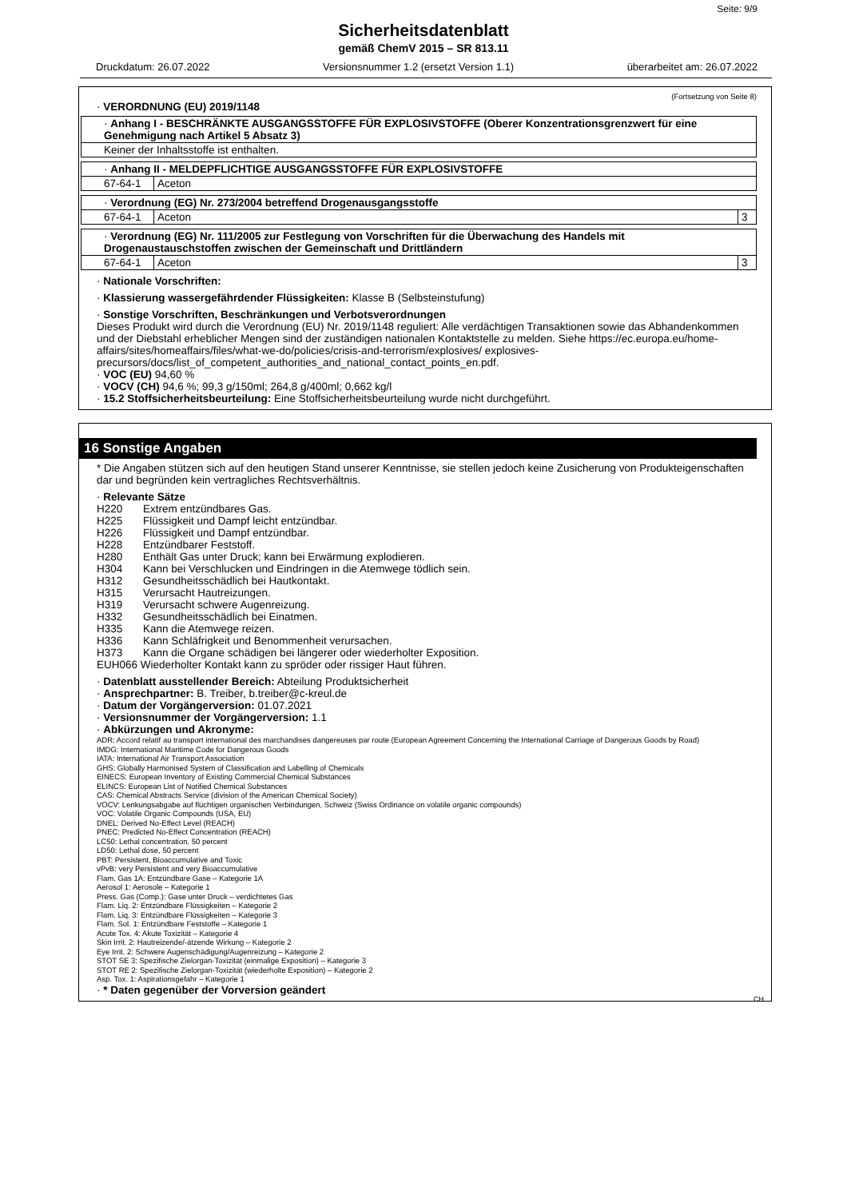Seite: 9/9
Sicherheitsdatenblatt
gemäß ChemV 2015 – SR 813.11
Druckdatum: 26.07.2022 Versionsnummer 1.2 (ersetzt Version 1.1) überarbeitet am: 26.07.2022
(Fortsetzung von Seite 8)
· VERORDNUNG (EU) 2019/1148
| · Anhang I - BESCHRÄNKTE AUSGANGSSTOFFE FÜR EXPLOSIVSTOFFE (Oberer Konzentrationsgrenzwert für eine Genehmigung nach Artikel 5 Absatz 3) |
| Keiner der Inhaltsstoffe ist enthalten. |
| · Anhang II - MELDEPFLICHTIGE AUSGANGSSTOFFE FÜR EXPLOSIVSTOFFE | |
| 67-64-1 | Aceton |
| · Verordnung (EG) Nr. 273/2004 betreffend Drogenausgangsstoffe | | |
| 67-64-1 | Aceton | 3 |
| · Verordnung (EG) Nr. 111/2005 zur Festlegung von Vorschriften für die Überwachung des Handels mit Drogenaustauschstoffen zwischen der Gemeinschaft und Drittländern | | |
| 67-64-1 | Aceton | 3 |
· Nationale Vorschriften:
· Klassierung wassergefährdender Flüssigkeiten: Klasse B (Selbsteinstufung)
· Sonstige Vorschriften, Beschränkungen und Verbotsverordnungen
Dieses Produkt wird durch die Verordnung (EU) Nr. 2019/1148 reguliert: Alle verdächtigen Transaktionen sowie das Abhandenkommen und der Diebstahl erheblicher Mengen sind der zuständigen nationalen Kontaktstelle zu melden. Siehe https://ec.europa.eu/home-affairs/sites/homeaffairs/files/what-we-do/policies/crisis-and-terrorism/explosives/ explosives-precursors/docs/list_of_competent_authorities_and_national_contact_points_en.pdf.
· VOC (EU) 94,60 %
· VOCV (CH) 94,6 %; 99,3 g/150ml; 264,8 g/400ml; 0,662 kg/l
· 15.2 Stoffsicherheitsbeurteilung: Eine Stoffsicherheitsbeurteilung wurde nicht durchgeführt.
16 Sonstige Angaben
* Die Angaben stützen sich auf den heutigen Stand unserer Kenntnisse, sie stellen jedoch keine Zusicherung von Produkteigenschaften dar und begründen kein vertragliches Rechtsverhältnis.
· Relevante Sätze
H220 Extrem entzündbares Gas. H225 Flüssigkeit und Dampf leicht entzündbar. H226 Flüssigkeit und Dampf entzündbar. H228 Entzündbarer Feststoff. H280 Enthält Gas unter Druck; kann bei Erwärmung explodieren. H304 Kann bei Verschlucken und Eindringen in die Atemwege tödlich sein. H312 Gesundheitsschädlich bei Hautkontakt. H315 Verursacht Hautreizungen. H319 Verursacht schwere Augenreizung. H332 Gesundheitsschädlich bei Einatmen. H335 Kann die Atemwege reizen. H336 Kann Schläfrigkeit und Benommenheit verursachen. H373 Kann die Organe schädigen bei längerer oder wiederholter Exposition.
EUH066 Wiederholter Kontakt kann zu spröder oder rissiger Haut führen.
· Datenblatt ausstellender Bereich: Abteilung Produktsicherheit
· Ansprechpartner: B. Treiber, b.treiber@c-kreul.de
· Datum der Vorgängerversion: 01.07.2021
· Versionsnummer der Vorgängerversion: 1.1
· Abkürzungen und Akronyme:
ADR: Accord relatif au transport international des marchandises dangereuses par route (European Agreement Concerning the International Carriage of Dangerous Goods by Road)
IMDG: International Maritime Code for Dangerous Goods
IATA: International Air Transport Association
GHS: Globally Harmonised System of Classification and Labelling of Chemicals
EINECS: European Inventory of Existing Commercial Chemical Substances
ELINCS: European List of Notified Chemical Substances
CAS: Chemical Abstracts Service (division of the American Chemical Society)
VOCV: Lenkungsabgabe auf flüchtigen organischen Verbindungen, Schweiz (Swiss Ordinance on volatile organic compounds)
VOC: Volatile Organic Compounds (USA, EU)
DNEL: Derived No-Effect Level (REACH)
PNEC: Predicted No-Effect Concentration (REACH)
LC50: Lethal concentration, 50 percent
LD50: Lethal dose, 50 percent
PBT: Persistent, Bioaccumulative and Toxic
vPvB: very Persistent and very Bioaccumulative
Flam. Gas 1A: Entzündbare Gase – Kategorie 1A
Aerosol 1: Aerosole – Kategorie 1
Press. Gas (Comp.): Gase unter Druck – verdichtetes Gas
Flam. Liq. 2: Entzündbare Flüssigkeiten – Kategorie 2
Flam. Liq. 3: Entzündbare Flüssigkeiten – Kategorie 3
Flam. Sol. 1: Entzündbare Feststoffe – Kategorie 1
Acute Tox. 4: Akute Toxizität – Kategorie 4
Skin Irrit. 2: Hautreizende/-ätzende Wirkung – Kategorie 2
Eye Irrit. 2: Schwere Augenschädigung/Augenreizung – Kategorie 2
STOT SE 3: Spezifische Zielorgan-Toxizität (einmalige Exposition) – Kategorie 3
STOT RE 2: Spezifische Zielorgan-Toxizität (wiederholte Exposition) – Kategorie 2
Asp. Tox. 1: Aspirationsgefahr – Kategorie 1
· * Daten gegenüber der Vorversion geändert
CH